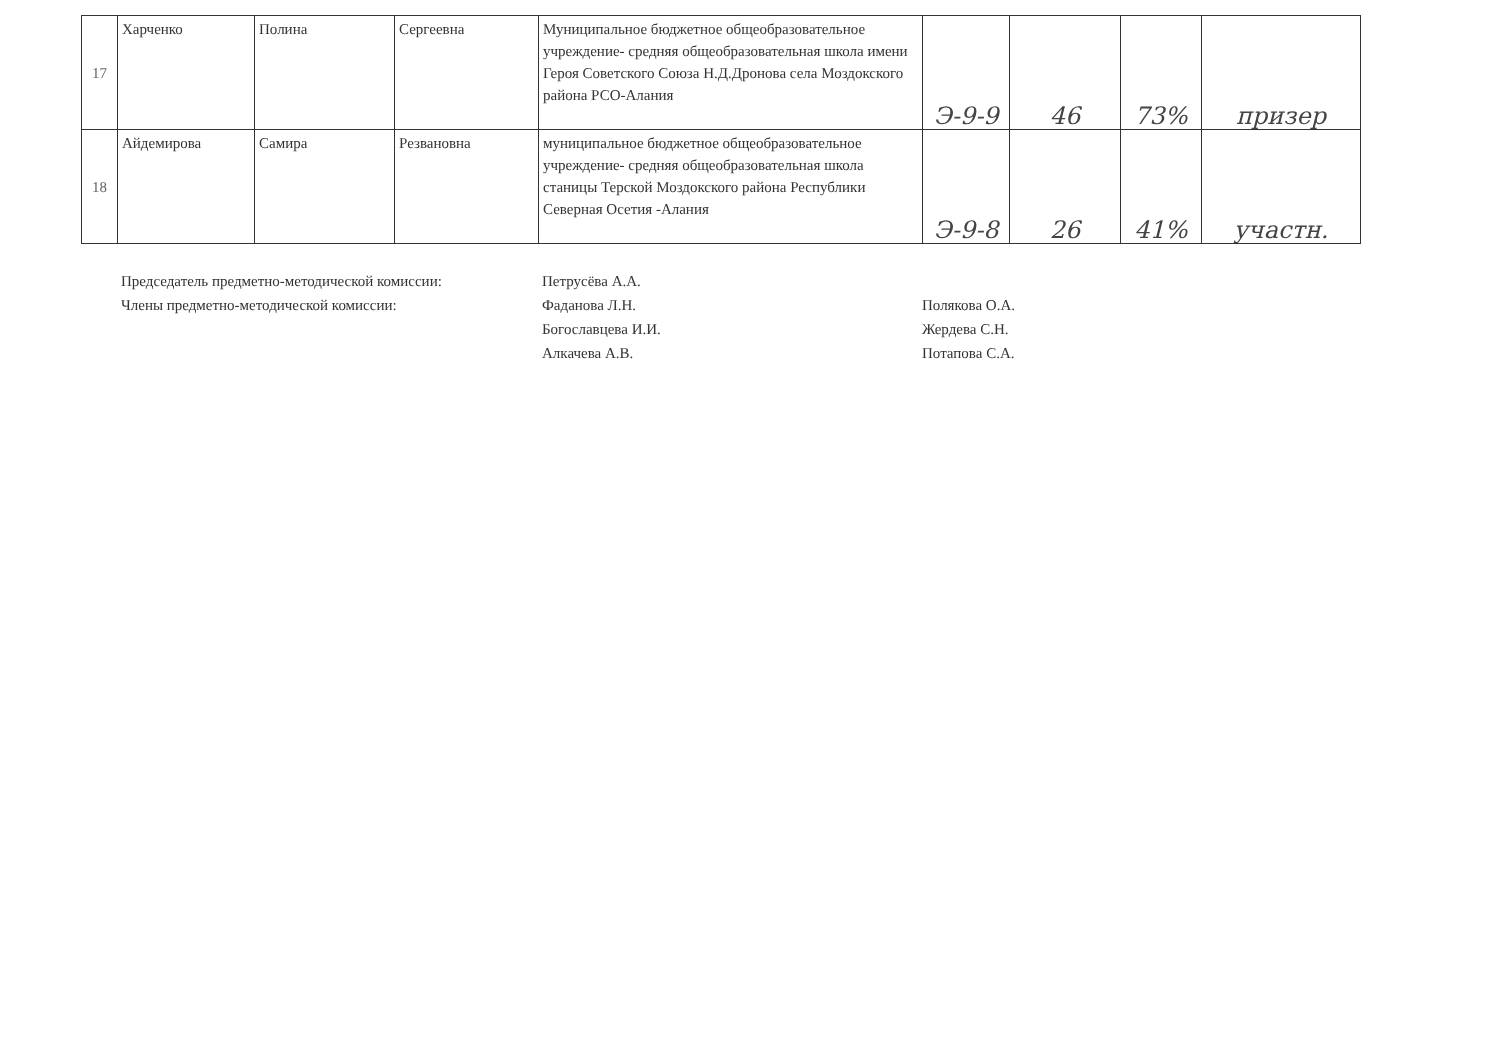| 17 | Харченко | Полина | Сергеевна | Муниципальное бюджетное общеобразовательное учреждение- средняя общеобразовательная школа имени Героя Советского Союза Н.Д.Дронова села Моздокского района РСО-Алания | Э-9-9 | 46 | 73% | призер |
| 18 | Айдемирова | Самира | Резвановна | муниципальное бюджетное общеобразовательное учреждение- средняя общеобразовательная школа станицы Терской Моздокского района Республики Северная Осетия -Алания | Э-9-8 | 26 | 41% | участн. |
Председатель предметно-методической комиссии:
Члены предметно-методической комиссии:
Петрусёва А.А.
Фаданова Л.Н.
Богославцева И.И.
Алкачева А.В.
Полякова О.А.
Жердева С.Н.
Потапова С.А.